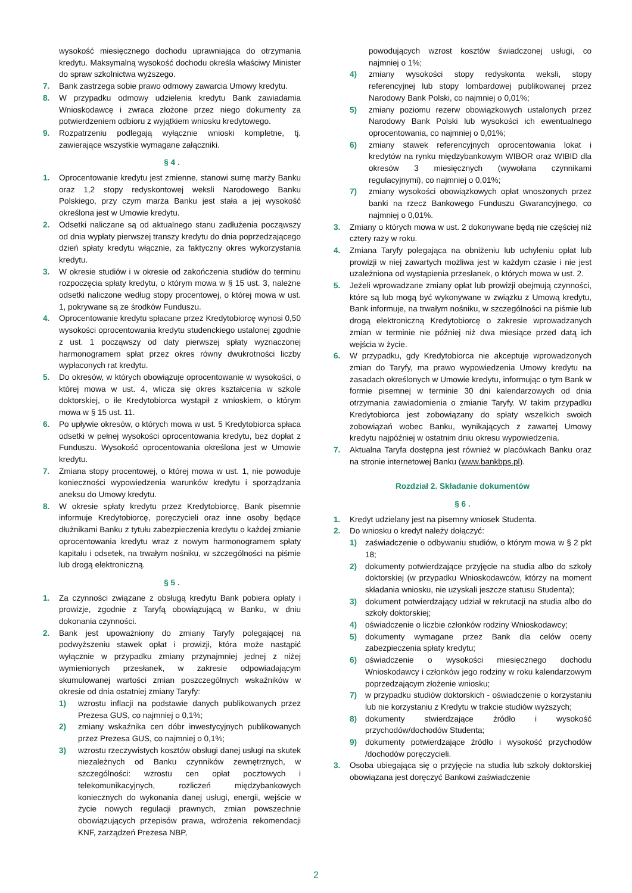wysokość miesięcznego dochodu uprawniająca do otrzymania kredytu. Maksymalną wysokość dochodu określa właściwy Minister do spraw szkolnictwa wyższego.
7. Bank zastrzega sobie prawo odmowy zawarcia Umowy kredytu.
8. W przypadku odmowy udzielenia kredytu Bank zawiadamia Wnioskodawcę i zwraca złożone przez niego dokumenty za potwierdzeniem odbioru z wyjątkiem wniosku kredytowego.
9. Rozpatrzeniu podlegają wyłącznie wnioski kompletne, tj. zawierające wszystkie wymagane załączniki.
§ 4 .
1. Oprocentowanie kredytu jest zmienne, stanowi sumę marży Banku oraz 1,2 stopy redyskontowej weksli Narodowego Banku Polskiego, przy czym marża Banku jest stała a jej wysokość określona jest w Umowie kredytu.
2. Odsetki naliczane są od aktualnego stanu zadłużenia począwszy od dnia wypłaty pierwszej transzy kredytu do dnia poprzedzającego dzień spłaty kredytu włącznie, za faktyczny okres wykorzystania kredytu.
3. W okresie studiów i w okresie od zakończenia studiów do terminu rozpoczęcia spłaty kredytu, o którym mowa w § 15 ust. 3, należne odsetki naliczone według stopy procentowej, o której mowa w ust. 1, pokrywane są ze środków Funduszu.
4. Oprocentowanie kredytu spłacane przez Kredytobiorcę wynosi 0,50 wysokości oprocentowania kredytu studenckiego ustalonej zgodnie z ust. 1 począwszy od daty pierwszej spłaty wyznaczonej harmonogramem spłat przez okres równy dwukrotności liczby wypłaconych rat kredytu.
5. Do okresów, w których obowiązuje oprocentowanie w wysokości, o której mowa w ust. 4, wlicza się okres kształcenia w szkole doktorskiej, o ile Kredytobiorca wystąpił z wnioskiem, o którym mowa w § 15 ust. 11.
6. Po upływie okresów, o których mowa w ust. 5 Kredytobiorca spłaca odsetki w pełnej wysokości oprocentowania kredytu, bez dopłat z Funduszu. Wysokość oprocentowania określona jest w Umowie kredytu.
7. Zmiana stopy procentowej, o której mowa w ust. 1, nie powoduje konieczności wypowiedzenia warunków kredytu i sporządzania aneksu do Umowy kredytu.
8. W okresie spłaty kredytu przez Kredytobiorcę, Bank pisemnie informuje Kredytobiorcę, poręczycieli oraz inne osoby będące dłużnikami Banku z tytułu zabezpieczenia kredytu o każdej zmianie oprocentowania kredytu wraz z nowym harmonogramem spłaty kapitału i odsetek, na trwałym nośniku, w szczególności na piśmie lub drogą elektroniczną.
§ 5 .
1. Za czynności związane z obsługą kredytu Bank pobiera opłaty i prowizje, zgodnie z Taryfą obowiązującą w Banku, w dniu dokonania czynności.
2. Bank jest upoważniony do zmiany Taryfy polegającej na podwyższeniu stawek opłat i prowizji, która może nastąpić wyłącznie w przypadku zmiany przynajmniej jednej z niżej wymienionych przesłanek, w zakresie odpowiadającym skumulowanej wartości zmian poszczególnych wskaźników w okresie od dnia ostatniej zmiany Taryfy:
1) wzrostu inflacji na podstawie danych publikowanych przez Prezesa GUS, co najmniej o 0,1%;
2) zmiany wskaźnika cen dóbr inwestycyjnych publikowanych przez Prezesa GUS, co najmniej o 0,1%;
3) wzrostu rzeczywistych kosztów obsługi danej usługi na skutek niezależnych od Banku czynników zewnętrznych, w szczególności: wzrostu cen opłat pocztowych i telekomunikacyjnych, rozliczeń międzybankowych koniecznych do wykonania danej usługi, energii, wejście w życie nowych regulacji prawnych, zmian powszechnie obowiązujących przepisów prawa, wdrożenia rekomendacji KNF, zarządzeń Prezesa NBP,
powodujących wzrost kosztów świadczonej usługi, co najmniej o 1%;
4) zmiany wysokości stopy redyskonta weksli, stopy referencyjnej lub stopy lombardowej publikowanej przez Narodowy Bank Polski, co najmniej o 0,01%;
5) zmiany poziomu rezerw obowiązkowych ustalonych przez Narodowy Bank Polski lub wysokości ich ewentualnego oprocentowania, co najmniej o 0,01%;
6) zmiany stawek referencyjnych oprocentowania lokat i kredytów na rynku międzybankowym WIBOR oraz WIBID dla okresów 3 miesięcznych (wywołana czynnikami regulacyjnymi), co najmniej o 0,01%;
7) zmiany wysokości obowiązkowych opłat wnoszonych przez banki na rzecz Bankowego Funduszu Gwarancyjnego, co najmniej o 0,01%.
3. Zmiany o których mowa w ust. 2 dokonywane będą nie częściej niż cztery razy w roku.
4. Zmiana Taryfy polegająca na obniżeniu lub uchyleniu opłat lub prowizji w niej zawartych możliwa jest w każdym czasie i nie jest uzależniona od wystąpienia przesłanek, o których mowa w ust. 2.
5. Jeżeli wprowadzane zmiany opłat lub prowizji obejmują czynności, które są lub mogą być wykonywane w związku z Umową kredytu, Bank informuje, na trwałym nośniku, w szczególności na piśmie lub drogą elektroniczną Kredytobiorcę o zakresie wprowadzanych zmian w terminie nie później niż dwa miesiące przed datą ich wejścia w życie.
6. W przypadku, gdy Kredytobiorca nie akceptuje wprowadzonych zmian do Taryfy, ma prawo wypowiedzenia Umowy kredytu na zasadach określonych w Umowie kredytu, informując o tym Bank w formie pisemnej w terminie 30 dni kalendarzowych od dnia otrzymania zawiadomienia o zmianie Taryfy. W takim przypadku Kredytobiorca jest zobowiązany do spłaty wszelkich swoich zobowiązań wobec Banku, wynikających z zawartej Umowy kredytu najpóźniej w ostatnim dniu okresu wypowiedzenia.
7. Aktualna Taryfa dostępna jest również w placówkach Banku oraz na stronie internetowej Banku (www.bankbps.pl).
Rozdział 2. Składanie dokumentów
§ 6 .
1. Kredyt udzielany jest na pisemny wniosek Studenta.
2. Do wniosku o kredyt należy dołączyć:
1) zaświadczenie o odbywaniu studiów, o którym mowa w § 2 pkt 18;
2) dokumenty potwierdzające przyjęcie na studia albo do szkoły doktorskiej (w przypadku Wnioskodawców, którzy na moment składania wniosku, nie uzyskali jeszcze statusu Studenta);
3) dokument potwierdzający udział w rekrutacji na studia albo do szkoły doktorskiej;
4) oświadczenie o liczbie członków rodziny Wnioskodawcy;
5) dokumenty wymagane przez Bank dla celów oceny zabezpieczenia spłaty kredytu;
6) oświadczenie o wysokości miesięcznego dochodu Wnioskodawcy i członków jego rodziny w roku kalendarzowym poprzedzającym złożenie wniosku;
7) w przypadku studiów doktorskich - oświadczenie o korzystaniu lub nie korzystaniu z Kredytu w trakcie studiów wyższych;
8) dokumenty stwierdzające źródło i wysokość przychodów/dochodów Studenta;
9) dokumenty potwierdzające źródło i wysokość przychodów /dochodów poręczycieli.
3. Osoba ubiegająca się o przyjęcie na studia lub szkoły doktorskiej obowiązana jest doręczyć Bankowi zaświadczenie
2